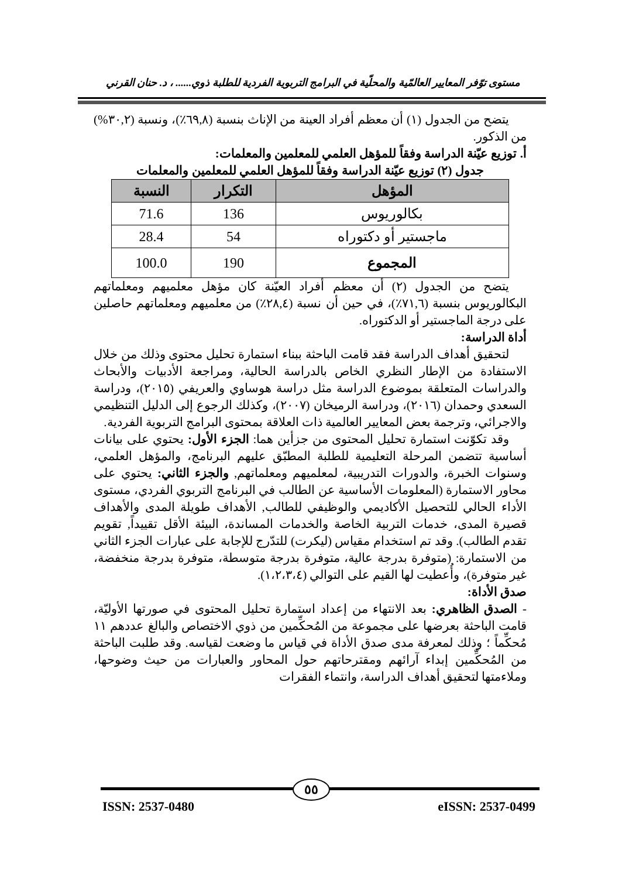مستوى توّفر المعايير العالمّية والمحلّية في البرامج التربوية الفردية للطلبة ذوي...... ، د. حنان القرني
يتضح من الجدول (١) أن معظم أفراد العينة من الإناث بنسبة (٦٩,٨٪)، ونسبة (٣٠,٢%) من الذكور.
أ. توزيع عيّنة الدراسة وفقاً للمؤهل العلمي للمعلمين والمعلمات:
جدول (٢) توزيع عيّنة الدراسة وفقاً للمؤهل العلمي للمعلمين والمعلمات
| المؤهل | التكرار | النسبة |
| --- | --- | --- |
| بكالوريوس | 136 | 71.6 |
| ماجستير أو دكتوراه | 54 | 28.4 |
| المجموع | 190 | 100.0 |
يتضح من الجدول (٢) أن معظم أفراد العيّنة كان مؤهل معلميهم ومعلماتهم البكالوريوس بنسبة (٧١,٦٪)، في حين أن نسبة (٢٨,٤٪) من معلميهم ومعلماتهم حاصلين على درجة الماجستير أو الدكتوراه.
أداة الدراسة:
لتحقيق أهداف الدراسة فقد قامت الباحثة ببناء استمارة تحليل محتوى وذلك من خلال الاستفادة من الإطار النظري الخاص بالدراسة الحالية، ومراجعة الأدبيات والأبحاث والدراسات المتعلقة بموضوع الدراسة مثل دراسة هوساوي والعريفي (٢٠١٥)، ودراسة السعدي وحمدان (٢٠١٦)، ودراسة الرميخان (٢٠٠٧)، وكذلك الرجوع إلى الدليل التنظيمي والاجرائي، وترجمة بعض المعايير العالمية ذات العلاقة بمحتوى البرامج التربوية الفردية.
وقد تكوّنت استمارة تحليل المحتوى من جزأين هما: الجزء الأول: يحتوي على بيانات أساسية تتضمن المرحلة التعليمية للطلبة المطبّق عليهم البرنامج، والمؤهل العلمي، وسنوات الخبرة، والدورات التدريبية، لمعلميهم ومعلماتهم, والجزء الثاني: يحتوي على محاور الاستمارة (المعلومات الأساسية عن الطالب في البرنامج التربوي الفردي، مستوى الأداء الحالي للتحصيل الأكاديمي والوظيفي للطالب, الأهداف طويلة المدى والأهداف قصيرة المدى، خدمات التربية الخاصة والخدمات المساندة، البيئة الأقل تقييداً, تقويم تقدم الطالب). وقد تم استخدام مقياس (ليكرت) للتدّرج للإجابة على عبارات الجزء الثاني من الاستمارة: (متوفرة بدرجة عالية، متوفرة بدرجة متوسطة، متوفرة بدرجة منخفضة، غير متوفرة)، وأُعطيت لها القيم على التوالي (١،٢،٣،٤).
صدق الأداة:
- الصدق الظاهري: بعد الانتهاء من إعداد استمارة تحليل المحتوى في صورتها الأوليّة، قامت الباحثة بعرضها على مجموعة من المُحكِّمين من ذوي الاختصاص والبالغ عددهم ١١ مُحكِّماً ؛ وذلك لمعرفة مدى صدق الأداة في قياس ما وضعت لقياسه. وقد طلبت الباحثة من المُحكِّمين إبداء آرائهم ومقترحاتهم حول المحاور والعبارات من حيث وضوحها، وملاءمتها لتحقيق أهداف الدراسة، وانتماء الفقرات
٥٥
ISSN: 2537-0480 eISSN: 2537-0499